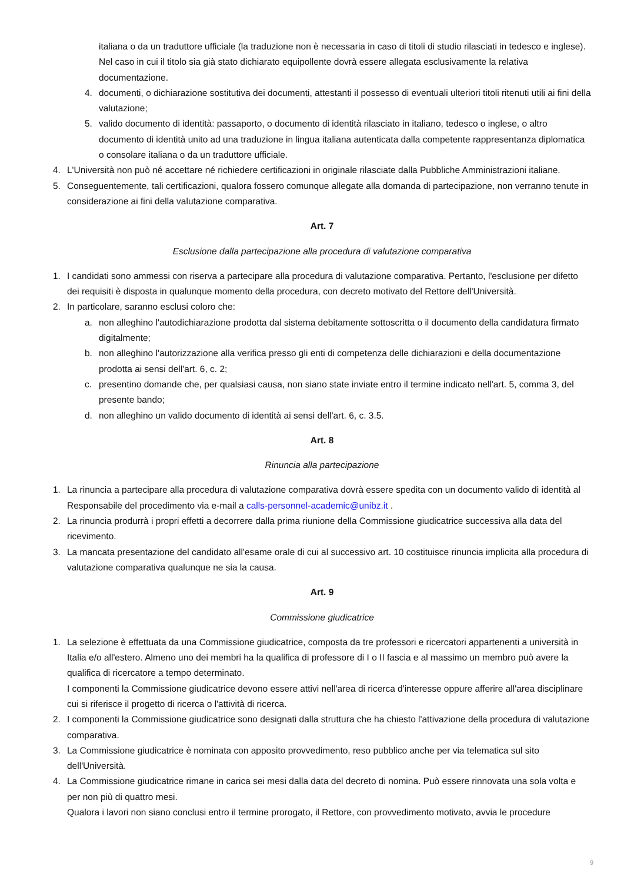italiana o da un traduttore ufficiale (la traduzione non è necessaria in caso di titoli di studio rilasciati in tedesco e inglese).
Nel caso in cui il titolo sia già stato dichiarato equipollente dovrà essere allegata esclusivamente la relativa documentazione.
4. documenti, o dichiarazione sostitutiva dei documenti, attestanti il possesso di eventuali ulteriori titoli ritenuti utili ai fini della valutazione;
5. valido documento di identità: passaporto, o documento di identità rilasciato in italiano, tedesco o inglese, o altro documento di identità unito ad una traduzione in lingua italiana autenticata dalla competente rappresentanza diplomatica o consolare italiana o da un traduttore ufficiale.
4. L'Università non può né accettare né richiedere certificazioni in originale rilasciate dalla Pubbliche Amministrazioni italiane.
5. Conseguentemente, tali certificazioni, qualora fossero comunque allegate alla domanda di partecipazione, non verranno tenute in considerazione ai fini della valutazione comparativa.
Art. 7
Esclusione dalla partecipazione alla procedura di valutazione comparativa
1. I candidati sono ammessi con riserva a partecipare alla procedura di valutazione comparativa. Pertanto, l'esclusione per difetto dei requisiti è disposta in qualunque momento della procedura, con decreto motivato del Rettore dell'Università.
2. In particolare, saranno esclusi coloro che:
a. non alleghino l'autodichiarazione prodotta dal sistema debitamente sottoscritta o il documento della candidatura firmato digitalmente;
b. non alleghino l'autorizzazione alla verifica presso gli enti di competenza delle dichiarazioni e della documentazione prodotta ai sensi dell'art. 6, c. 2;
c. presentino domande che, per qualsiasi causa, non siano state inviate entro il termine indicato nell'art. 5, comma 3, del presente bando;
d. non alleghino un valido documento di identità ai sensi dell'art. 6, c. 3.5.
Art. 8
Rinuncia alla partecipazione
1. La rinuncia a partecipare alla procedura di valutazione comparativa dovrà essere spedita con un documento valido di identità al Responsabile del procedimento via e-mail a calls-personnel-academic@unibz.it .
2. La rinuncia produrrà i propri effetti a decorrere dalla prima riunione della Commissione giudicatrice successiva alla data del ricevimento.
3. La mancata presentazione del candidato all'esame orale di cui al successivo art. 10 costituisce rinuncia implicita alla procedura di valutazione comparativa qualunque ne sia la causa.
Art. 9
Commissione giudicatrice
1. La selezione è effettuata da una Commissione giudicatrice, composta da tre professori e ricercatori appartenenti a università in Italia e/o all'estero. Almeno uno dei membri ha la qualifica di professore di I o II fascia e al massimo un membro può avere la qualifica di ricercatore a tempo determinato.
I componenti la Commissione giudicatrice devono essere attivi nell'area di ricerca d'interesse oppure afferire all'area disciplinare cui si riferisce il progetto di ricerca o l'attività di ricerca.
2. I componenti la Commissione giudicatrice sono designati dalla struttura che ha chiesto l'attivazione della procedura di valutazione comparativa.
3. La Commissione giudicatrice è nominata con apposito provvedimento, reso pubblico anche per via telematica sul sito dell'Università.
4. La Commissione giudicatrice rimane in carica sei mesi dalla data del decreto di nomina. Può essere rinnovata una sola volta e per non più di quattro mesi.
Qualora i lavori non siano conclusi entro il termine prorogato, il Rettore, con provvedimento motivato, avvia le procedure
9